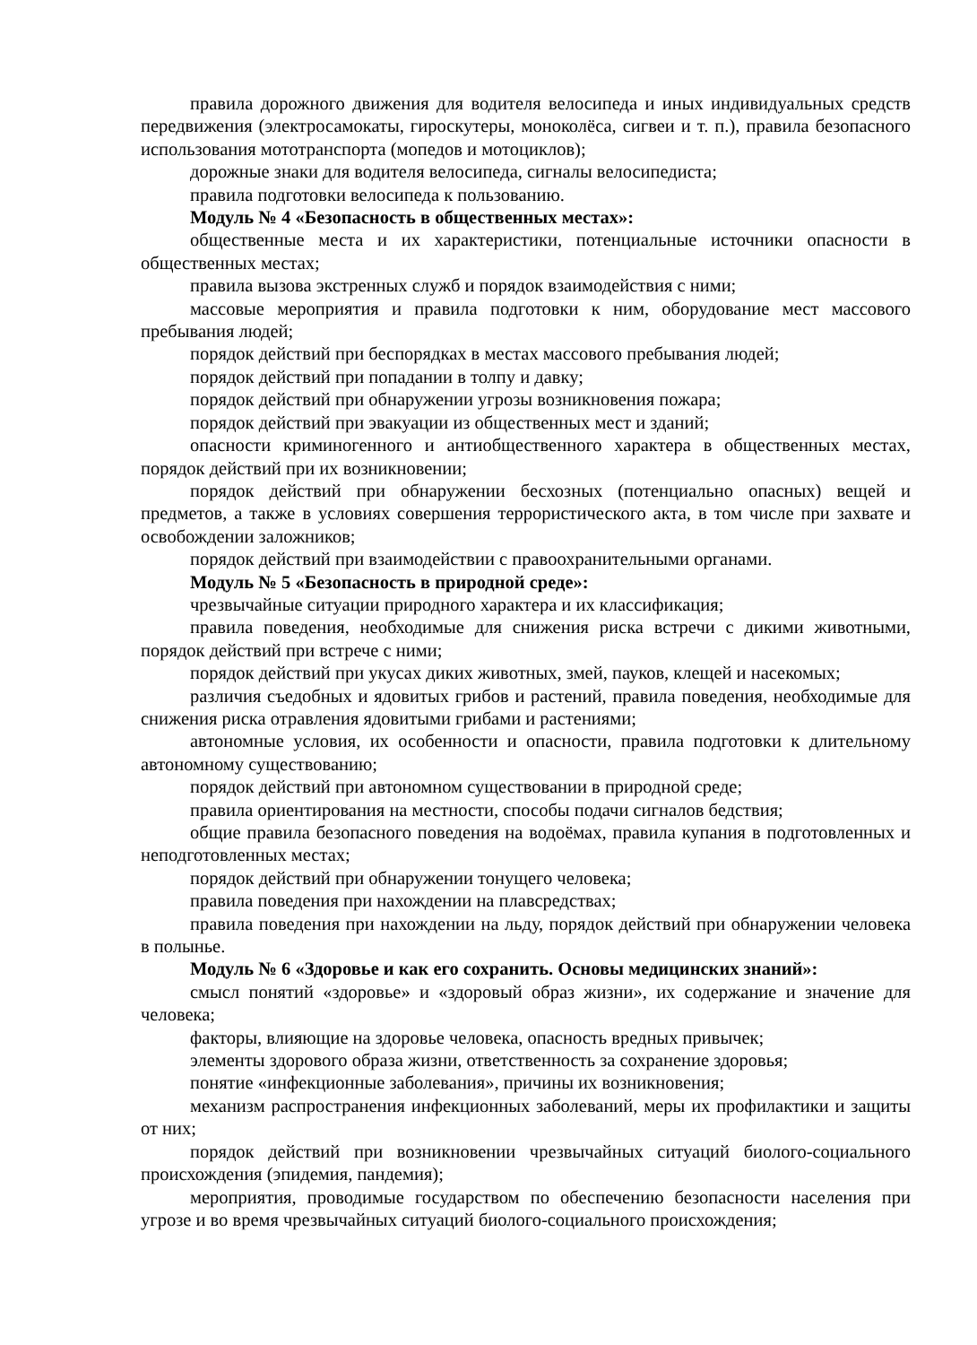правила дорожного движения для водителя велосипеда и иных индивидуальных средств передвижения (электросамокаты, гироскутеры, моноколёса, сигвеи и т. п.), правила безопасного использования мототранспорта (мопедов и мотоциклов);
дорожные знаки для водителя велосипеда, сигналы велосипедиста;
правила подготовки велосипеда к пользованию.
Модуль № 4 «Безопасность в общественных местах»:
общественные места и их характеристики, потенциальные источники опасности в общественных местах;
правила вызова экстренных служб и порядок взаимодействия с ними;
массовые мероприятия и правила подготовки к ним, оборудование мест массового пребывания людей;
порядок действий при беспорядках в местах массового пребывания людей;
порядок действий при попадании в толпу и давку;
порядок действий при обнаружении угрозы возникновения пожара;
порядок действий при эвакуации из общественных мест и зданий;
опасности криминогенного и антиобщественного характера в общественных местах, порядок действий при их возникновении;
порядок действий при обнаружении бесхозных (потенциально опасных) вещей и предметов, а также в условиях совершения террористического акта, в том числе при захвате и освобождении заложников;
порядок действий при взаимодействии с правоохранительными органами.
Модуль № 5 «Безопасность в природной среде»:
чрезвычайные ситуации природного характера и их классификация;
правила поведения, необходимые для снижения риска встречи с дикими животными, порядок действий при встрече с ними;
порядок действий при укусах диких животных, змей, пауков, клещей и насекомых;
различия съедобных и ядовитых грибов и растений, правила поведения, необходимые для снижения риска отравления ядовитыми грибами и растениями;
автономные условия, их особенности и опасности, правила подготовки к длительному автономному существованию;
порядок действий при автономном существовании в природной среде;
правила ориентирования на местности, способы подачи сигналов бедствия;
общие правила безопасного поведения на водоёмах, правила купания в подготовленных и неподготовленных местах;
порядок действий при обнаружении тонущего человека;
правила поведения при нахождении на плавсредствах;
правила поведения при нахождении на льду, порядок действий при обнаружении человека в полынье.
Модуль № 6 «Здоровье и как его сохранить. Основы медицинских знаний»:
смысл понятий «здоровье» и «здоровый образ жизни», их содержание и значение для человека;
факторы, влияющие на здоровье человека, опасность вредных привычек;
элементы здорового образа жизни, ответственность за сохранение здоровья;
понятие «инфекционные заболевания», причины их возникновения;
механизм распространения инфекционных заболеваний, меры их профилактики и защиты от них;
порядок действий при возникновении чрезвычайных ситуаций биолого-социального происхождения (эпидемия, пандемия);
мероприятия, проводимые государством по обеспечению безопасности населения при угрозе и во время чрезвычайных ситуаций биолого-социального происхождения;